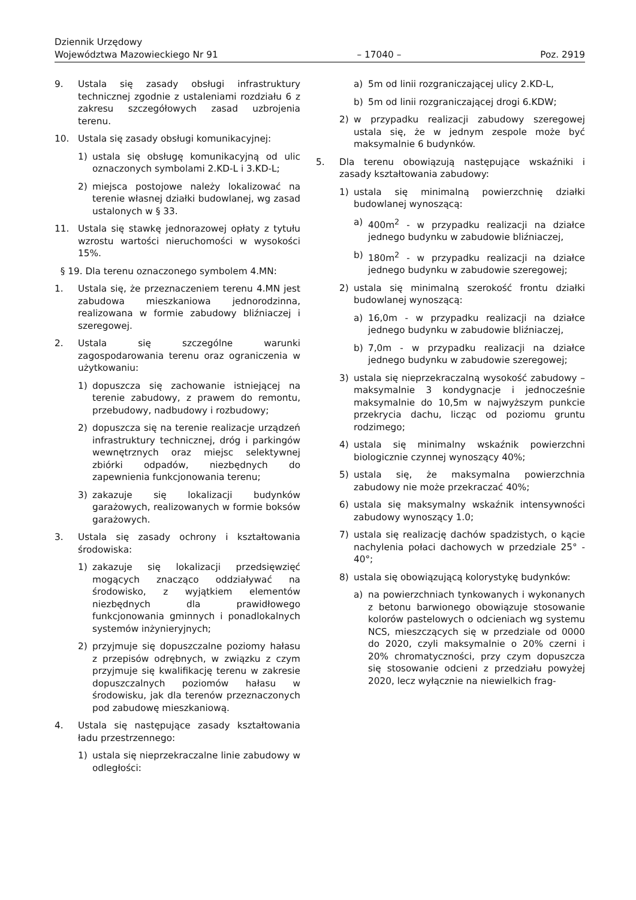Dziennik Urzędowy
Województwa Mazowieckiego Nr 91 – 17040 – Poz. 2919
9. Ustala się zasady obsługi infrastruktury technicznej zgodnie z ustaleniami rozdziału 6 z zakresu szczegółowych zasad uzbrojenia terenu.
10. Ustala się zasady obsługi komunikacyjnej:
1) ustala się obsługę komunikacyjną od ulic oznaczonych symbolami 2.KD-L i 3.KD-L;
2) miejsca postojowe należy lokalizować na terenie własnej działki budowlanej, wg zasad ustalonych w § 33.
11. Ustala się stawkę jednorazowej opłaty z tytułu wzrostu wartości nieruchomości w wysokości 15%.
§ 19. Dla terenu oznaczonego symbolem 4.MN:
1. Ustala się, że przeznaczeniem terenu 4.MN jest zabudowa mieszkaniowa jednorodzinna, realizowana w formie zabudowy bliźniaczej i szeregowej.
2. Ustala się szczególne warunki zagospodarowania terenu oraz ograniczenia w użytkowaniu:
1) dopuszcza się zachowanie istniejącej na terenie zabudowy, z prawem do remontu, przebudowy, nadbudowy i rozbudowy;
2) dopuszcza się na terenie realizacje urządzeń infrastruktury technicznej, dróg i parkingów wewnętrznych oraz miejsc selektywnej zbiórki odpadów, niezbędnych do zapewnienia funkcjonowania terenu;
3) zakazuje się lokalizacji budynków garażowych, realizowanych w formie boksów garażowych.
3. Ustala się zasady ochrony i kształtowania środowiska:
1) zakazuje się lokalizacji przedsięwzięć mogących znacząco oddziaływać na środowisko, z wyjątkiem elementów niezbędnych dla prawidłowego funkcjonowania gminnych i ponadlokalnych systemów inżynieryjnych;
2) przyjmuje się dopuszczalne poziomy hałasu z przepisów odrębnych, w związku z czym przyjmuje się kwalifikację terenu w zakresie dopuszczalnych poziomów hałasu w środowisku, jak dla terenów przeznaczonych pod zabudowę mieszkaniową.
4. Ustala się następujące zasady kształtowania ładu przestrzennego:
1) ustala się nieprzekraczalne linie zabudowy w odległości:
a) 5m od linii rozgraniczającej ulicy 2.KD-L,
b) 5m od linii rozgraniczającej drogi 6.KDW;
2) w przypadku realizacji zabudowy szeregowej ustala się, że w jednym zespole może być maksymalnie 6 budynków.
5. Dla terenu obowiązują następujące wskaźniki i zasady kształtowania zabudowy:
1) ustala się minimalną powierzchnię działki budowlanej wynoszącą:
a) 400m<sup>2</sup> - w przypadku realizacji na działce jednego budynku w zabudowie bliźniaczej,
b) 180m<sup>2</sup> - w przypadku realizacji na działce jednego budynku w zabudowie szeregowej;
2) ustala się minimalną szerokość frontu działki budowlanej wynoszącą:
a) 16,0m - w przypadku realizacji na działce jednego budynku w zabudowie bliźniaczej,
b) 7,0m - w przypadku realizacji na działce jednego budynku w zabudowie szeregowej;
3) ustala się nieprzekraczalną wysokość zabudowy – maksymalnie 3 kondygnacje i jednocześnie maksymalnie do 10,5m w najwyższym punkcie przekrycia dachu, licząc od poziomu gruntu rodzimego;
4) ustala się minimalny wskaźnik powierzchni biologicznie czynnej wynoszący 40%;
5) ustala się, że maksymalna powierzchnia zabudowy nie może przekraczać 40%;
6) ustala się maksymalny wskaźnik intensywności zabudowy wynoszący 1.0;
7) ustala się realizację dachów spadzistych, o kącie nachylenia połaci dachowych w przedziale 25° - 40°;
8) ustala się obowiązującą kolorystykę budynków:
a) na powierzchniach tynkowanych i wykonanych z betonu barwionego obowiązuje stosowanie kolorów pastelowych o odcieniach wg systemu NCS, mieszczących się w przedziale od 0000 do 2020, czyli maksymalnie o 20% czerni i 20% chromatyczności, przy czym dopuszcza się stosowanie odcieni z przedziału powyżej 2020, lecz wyłącznie na niewielkich frag-